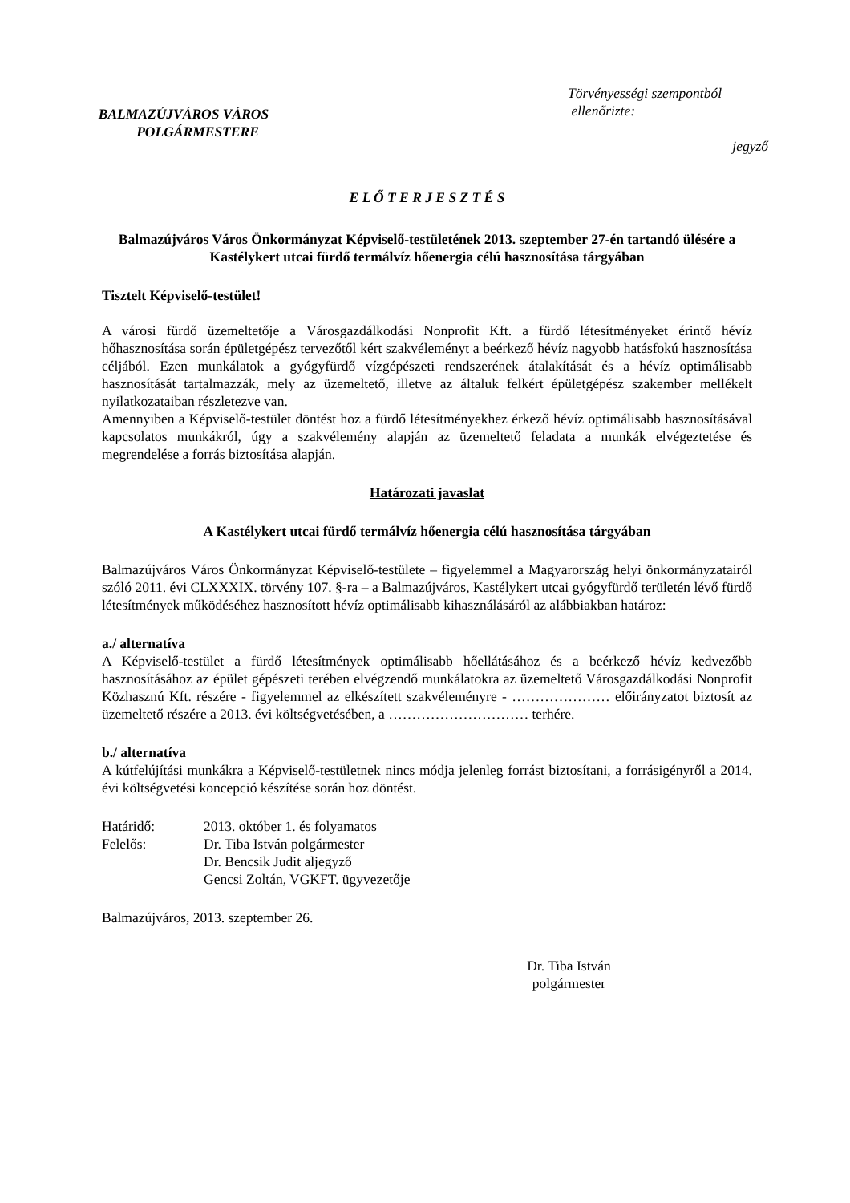BALMAZÚJVÁROS VÁROS
POLGÁRMESTERE
Törvényességi szempontból
ellenőrizte:
jegyző
E L Ő T E R J E S Z T É S
Balmazújváros Város Önkormányzat Képviselő-testületének 2013. szeptember 27-én tartandó ülésére a Kastélykert utcai fürdő termálvíz hőenergia célú hasznosítása tárgyában
Tisztelt Képviselő-testület!
A városi fürdő üzemeltetője a Városgazdálkodási Nonprofit Kft. a fürdő létesítményeket érintő hévíz hőhasznosítása során épületgépész tervezőtől kért szakvéleményt a beérkező hévíz nagyobb hatásfokú hasznosítása céljából. Ezen munkálatok a gyógyfürdő vízgépészeti rendszerének átalakítását és a hévíz optimálisabb hasznosítását tartalmazzák, mely az üzemeltető, illetve az általuk felkért épületgépész szakember mellékelt nyilatkozataiban részletezve van.
Amennyiben a Képviselő-testület döntést hoz a fürdő létesítményekhez érkező hévíz optimálisabb hasznosításával kapcsolatos munkákról, úgy a szakvélemény alapján az üzemeltető feladata a munkák elvégeztetése és megrendelése a forrás biztosítása alapján.
Határozati javaslat
A Kastélykert utcai fürdő termálvíz hőenergia célú hasznosítása tárgyában
Balmazújváros Város Önkormányzat Képviselő-testülete – figyelemmel a Magyarország helyi önkormányzatairól szóló 2011. évi CLXXXIX. törvény 107. §-ra – a Balmazújváros, Kastélykert utcai gyógyfürdő területén lévő fürdő létesítmények működéséhez hasznosított hévíz optimálisabb kihasználásáról az alábbiakban határoz:
a./ alternatíva
A Képviselő-testület a fürdő létesítmények optimálisabb hőellátásához és a beérkező hévíz kedvezőbb hasznosításához az épület gépészeti terében elvégzendő munkálatokra az üzemeltető Városgazdálkodási Nonprofit Közhasznú Kft. részére - figyelemmel az elkészített szakvéleményre - ………………… előirányzatot biztosít az üzemeltető részére a 2013. évi költségvetésében, a ………………………… terhére.
b./ alternatíva
A kútfelújítási munkákra a Képviselő-testületnek nincs módja jelenleg forrást biztosítani, a forrásigényről a 2014. évi költségvetési koncepció készítése során hoz döntést.
| Határidő: | 2013. október 1. és folyamatos |
| Felelős: | Dr. Tiba István polgármester |
| | Dr. Bencsik Judit aljegyző |
| | Gencsi Zoltán, VGKFT. ügyvezetője |
Balmazújváros, 2013. szeptember 26.
Dr. Tiba István
polgármester